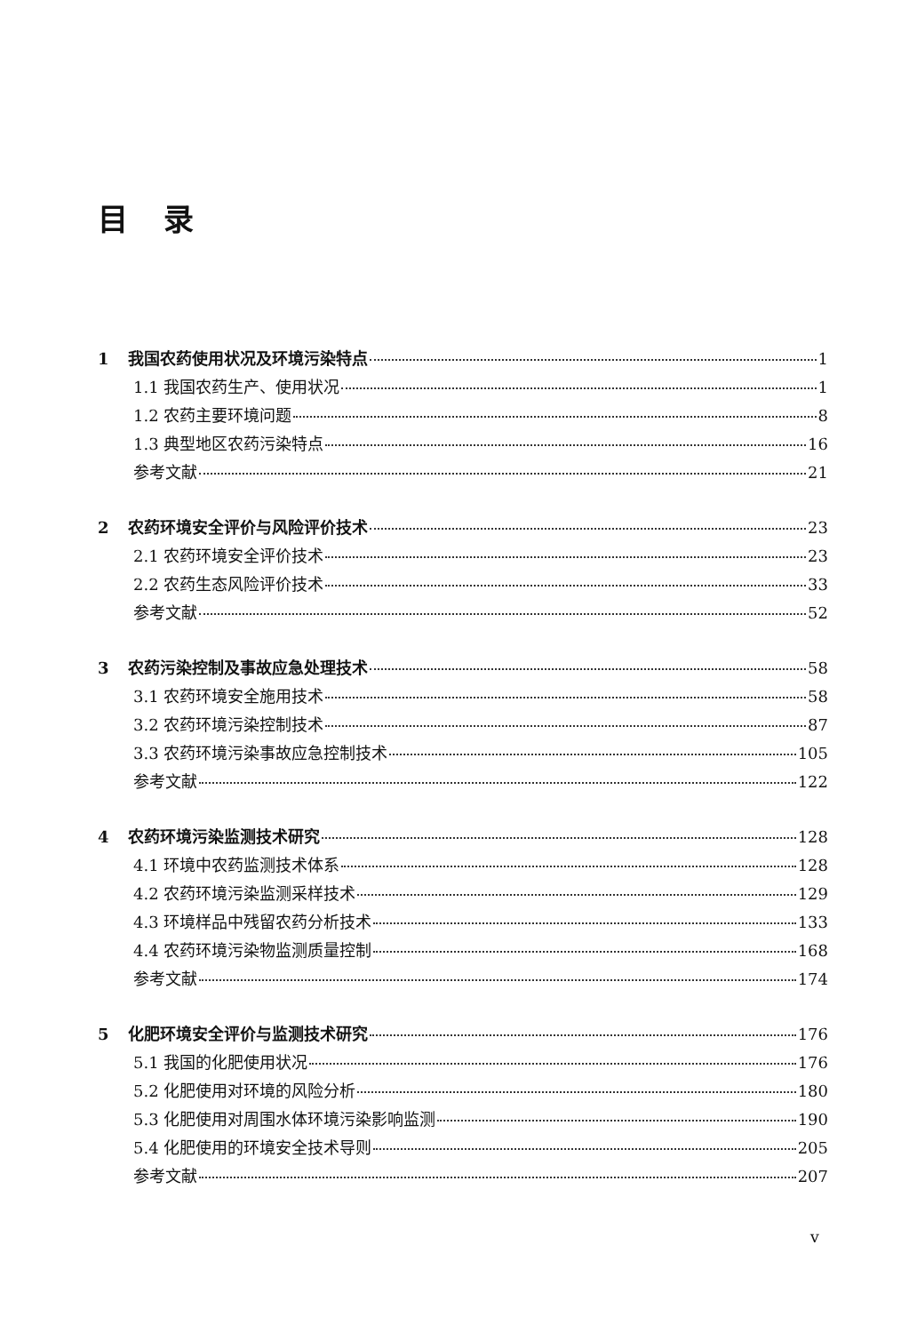目录
1 我国农药使用状况及环境污染特点 1
1.1 我国农药生产、使用状况 1
1.2 农药主要环境问题 8
1.3 典型地区农药污染特点 16
参考文献 21
2 农药环境安全评价与风险评价技术 23
2.1 农药环境安全评价技术 23
2.2 农药生态风险评价技术 33
参考文献 52
3 农药污染控制及事故应急处理技术 58
3.1 农药环境安全施用技术 58
3.2 农药环境污染控制技术 87
3.3 农药环境污染事故应急控制技术 105
参考文献 122
4 农药环境污染监测技术研究 128
4.1 环境中农药监测技术体系 128
4.2 农药环境污染监测采样技术 129
4.3 环境样品中残留农药分析技术 133
4.4 农药环境污染物监测质量控制 168
参考文献 174
5 化肥环境安全评价与监测技术研究 176
5.1 我国的化肥使用状况 176
5.2 化肥使用对环境的风险分析 180
5.3 化肥使用对周围水体环境污染影响监测 190
5.4 化肥使用的环境安全技术导则 205
参考文献 207
v